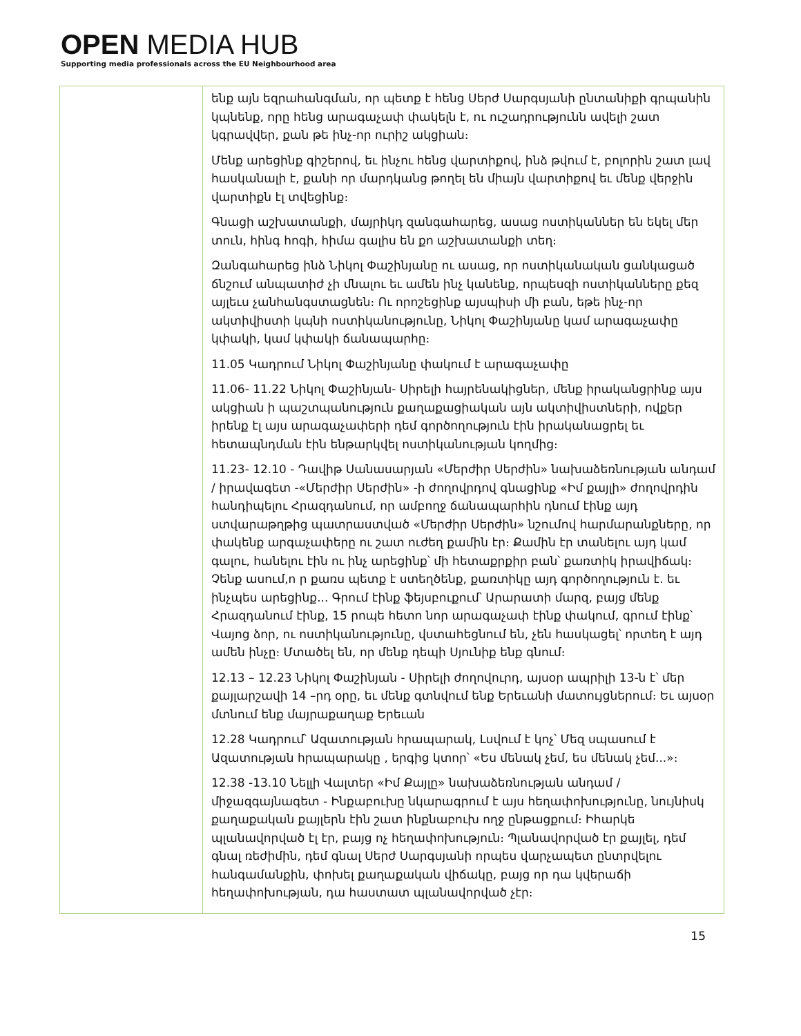OPEN MEDIA HUB
Supporting media professionals across the EU Neighbourhood area
| | ենք այն եզրահանգման, որ պետք է հենց Սերժ Սարգսյանի ընտանիքի գրպանին կպնենք, որը հենց արագաչափ փակելն է, ու ուշադրությունն ավելի շատ կգրավվեր, քան թե ինչ-որ ուրիշ ակցիան։ Մենք արեցինք գիշերով, եւ ինչու հենց վարտիքով, ինձ թվում է, բոլորին շատ լավ հասկանալի է, քանի որ մարդկանց թողել են միայն վարտիքով եւ մենք վերջին վարտիքն էլ տվեցինք։ Գնացի աշխատանքի, մայրիկդ զանգահարեց, ասաց ոստիկաններ են եկել մեր տուն, հինգ հոգի, հիմա գալիս են քո աշխատանքի տեղ։ Զանգահարեց ինձ Նիկոլ Փաշինյանը ու ասաց, որ ոստիկանական ցանկացած ճնշում անպատիժ չի մնալու եւ ամեն ինչ կանենք, որպեսզի ոստիկանները քեզ այլեւս չանհանգստացնեն։ Ու որոշեցինք այսպիսի մի բան, եթե ինչ-որ ակտիվիստի կպնի ոստիկանությունը, Նիկոլ Փաշինյանը կամ արագաչափը կփակի, կամ կփակի ճանապարհը։ 11.05 Կադրում Նիկոլ Փաշինյանը փակում է արագաչափը 11.06- 11.22 Նիկոլ Փաշինյան- Սիրելի հայրենակիցներ, մենք իրականցրինք այս ակցիան ի պաշտպանություն քաղաքացիական այն ակտիվիստների, ովքեր իրենք էլ այս արագաչափերի դեմ գործողություն էին իրականացրել եւ հետապնդման էին ենթարկվել ոստիկանության կողմից։ 11.23- 12.10 - Դավիթ Սանասարյան «Մերժիր Սերժին» նախաձեռնության անդամ / իրավագետ -«Մերժիր Սերժին» -ի ժողովրդով գնացինք «Իմ քայլի» ժողովրդին հանդիպելու Հրազդանում, որ ամբողջ ճանապարհին դնում էինք այդ ստվարաթղթից պատրաստված «Մերժիր Սերժին» նշումով հարմարանքները, որ փակենք արգաչափերը ու շատ ուժեղ քամին էր։ Քամին էր տանելու այդ կամ գալու, հանելու էին ու ինչ արեցինք՝ մի հետաքրքիր բան՝ քառտիկ իրավիճակ։ Չենք ասում,ո ր քառս պետք է ստեղծենք, քառտիկը այդ գործողություն է. եւ ինչպես արեցինք... Գրում էինք ֆեյսբուքում՝ Արարատի մարզ, բայց մենք Հրազդանում էինք, 15 րոպե հետո նոր արագաչափ էինք փակում, գրում էինք՝ Վայոց ձոր, ու ոստիկանությունը, վստահեցնում են, չեն հասկացել՝ որտեղ է այդ ամեն ինչը։ Մտածել են, որ մենք դեպի Սյունիք ենք գնում։ 12.13 – 12.23 Նիկոլ Փաշինյան - Սիրելի ժողովուրդ, այսօր ապրիլի 13-ն է՝ մեր քայլարշավի 14 –րդ օրը, եւ մենք գտնվում ենք Երեւանի մատույցներում։ Եւ այսօր մտնում ենք մայրաքաղաք Երեւան 12.28 Կադրում՝ Ազատության հրապարակ, Լսվում է կոչ՝ Մեզ սպասում է Ազատության հրապարակը , երգից կտոր՝ «Ես մենակ չեմ, ես մենակ չեմ...»։ 12.38 -13.10 Նելլի Վալտեր «Իմ Քայլը» նախաձեռնության անդամ / միջազգայնագետ - Ինքաբուխը նկարագրում է այս հեղափոխությունը, նույնիսկ քաղաքական քայլերն էին շատ ինքնաբուխ ողջ ընթացքում։ Իհարկե պլանավորված էլ էր, բայց ոչ հեղափոխություն։ Պլանավորված էր քայլել, դեմ գնալ ռեժիմին, դեմ գնալ Սերժ Սարգսյանի որպես վարչապետ ընտրվելու հանգամանքին, փոխել քաղաքական վիճակը, բայց որ դա կվերաճի հեղափոխության, դա հաստատ պլանավորված չէր։ |
15